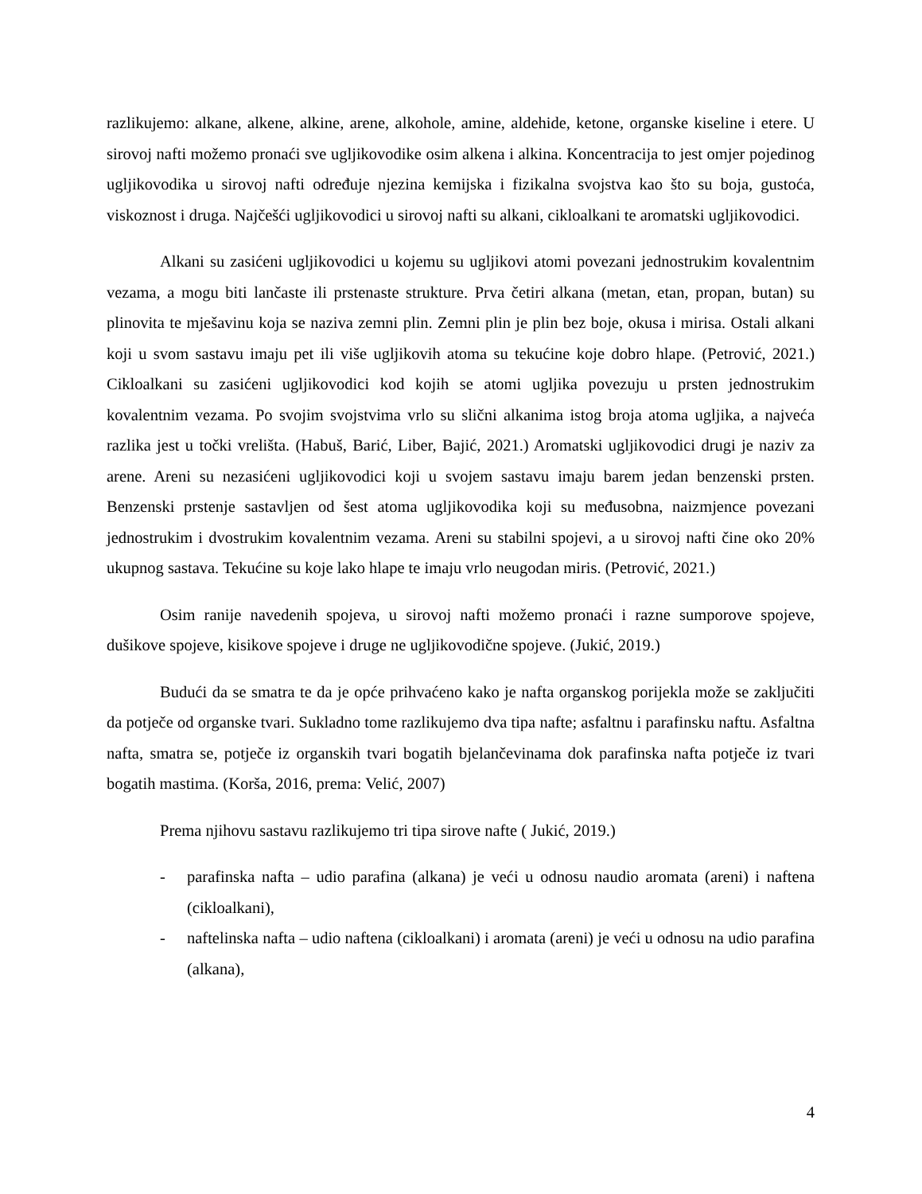razlikujemo: alkane, alkene, alkine, arene, alkohole, amine, aldehide, ketone, organske kiseline i etere. U sirovoj nafti možemo pronaći sve ugljikovodike osim alkena i alkina. Koncentracija to jest omjer pojedinog ugljikovodika u sirovoj nafti određuje njezina kemijska i fizikalna svojstva kao što su boja, gustoća, viskoznost i druga. Najčešći ugljikovodici u sirovoj nafti su alkani, cikloalkani te aromatski ugljikovodici.
Alkani su zasićeni ugljikovodici u kojemu su ugljikovi atomi povezani jednostrukim kovalentnim vezama, a mogu biti lančaste ili prstenaste strukture. Prva četiri alkana (metan, etan, propan, butan) su plinovita te mješavinu koja se naziva zemni plin. Zemni plin je plin bez boje, okusa i mirisa. Ostali alkani koji u svom sastavu imaju pet ili više ugljikovih atoma su tekućine koje dobro hlape. (Petrović, 2021.) Cikloalkani su zasićeni ugljikovodici kod kojih se atomi ugljika povezuju u prsten jednostrukim kovalentnim vezama. Po svojim svojstvima vrlo su slični alkanima istog broja atoma ugljika, a najveća razlika jest u točki vrelišta. (Habuš, Barić, Liber, Bajić, 2021.) Aromatski ugljikovodici drugi je naziv za arene. Areni su nezasićeni ugljikovodici koji u svojem sastavu imaju barem jedan benzenski prsten. Benzenski prstenje sastavljen od šest atoma ugljikovodika koji su međusobna, naizmjence povezani jednostrukim i dvostrukim kovalentnim vezama. Areni su stabilni spojevi, a u sirovoj nafti čine oko 20% ukupnog sastava. Tekućine su koje lako hlape te imaju vrlo neugodan miris. (Petrović, 2021.)
Osim ranije navedenih spojeva, u sirovoj nafti možemo pronaći i razne sumporove spojeve, dušikove spojeve, kisikove spojeve i druge ne ugljikovodične spojeve. (Jukić, 2019.)
Budući da se smatra te da je opće prihvaćeno kako je nafta organskog porijekla može se zaključiti da potječe od organske tvari. Sukladno tome razlikujemo dva tipa nafte; asfaltnu i parafinsku naftu. Asfaltna nafta, smatra se, potječe iz organskih tvari bogatih bjelančevinama dok parafinska nafta potječe iz tvari bogatih mastima. (Korša, 2016, prema: Velić, 2007)
Prema njihovu sastavu razlikujemo tri tipa sirove nafte ( Jukić, 2019.)
- parafinska nafta – udio parafina (alkana) je veći u odnosu naudio aromata (areni) i naftena (cikloalkani),
- naftelinska nafta – udio naftena (cikloalkani) i aromata (areni) je veći u odnosu na udio parafina (alkana),
4